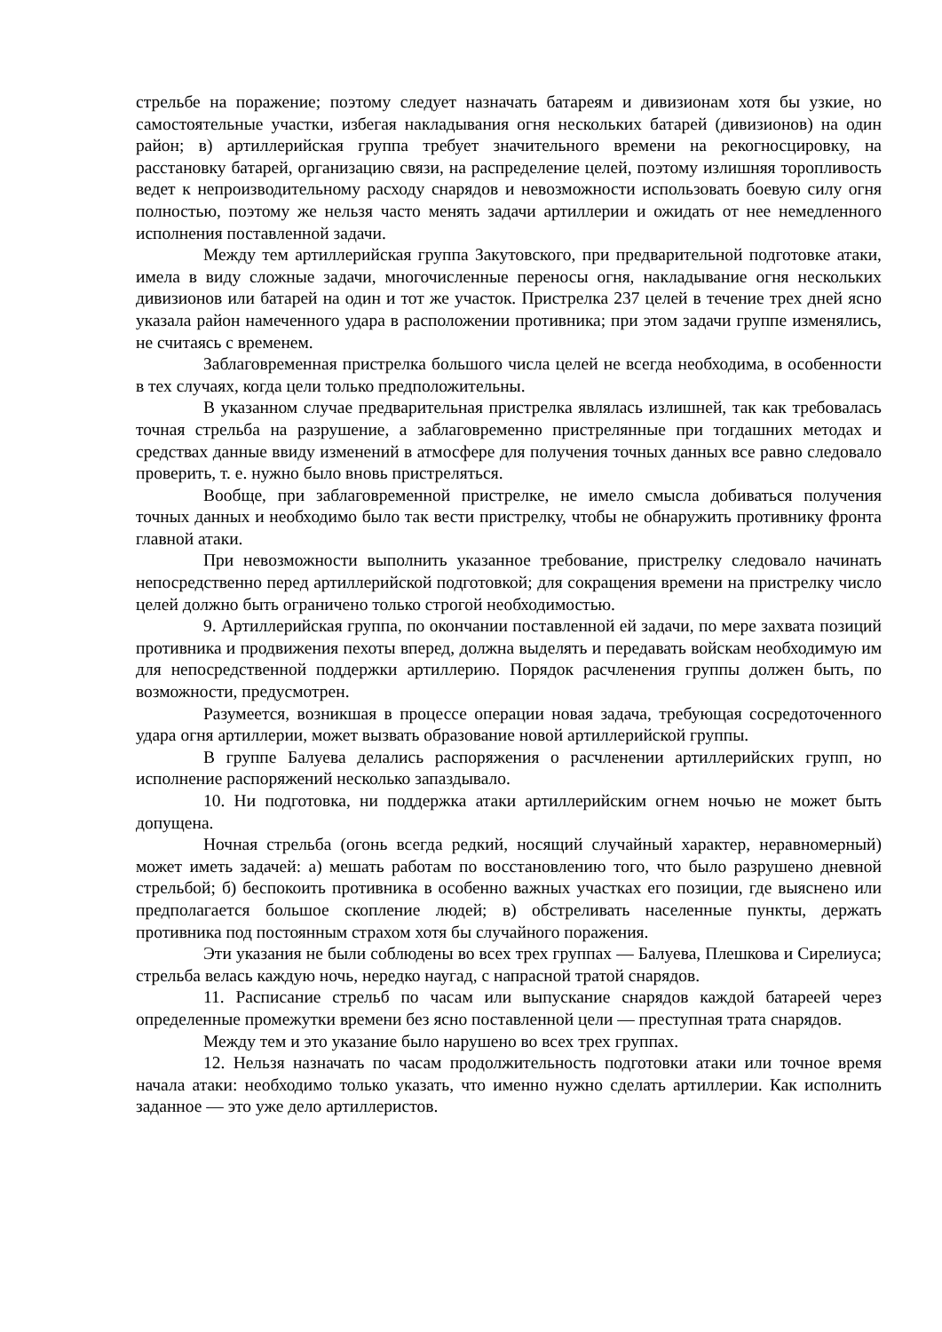стрельбе на поражение; поэтому следует назначать батареям и дивизионам хотя бы узкие, но самостоятельные участки, избегая накладывания огня нескольких батарей (дивизионов) на один район; в) артиллерийская группа требует значительного времени на рекогносцировку, на расстановку батарей, организацию связи, на распределение целей, поэтому излишняя торопливость ведет к непроизводительному расходу снарядов и невозможности использовать боевую силу огня полностью, поэтому же нельзя часто менять задачи артиллерии и ожидать от нее немедленного исполнения поставленной задачи.
Между тем артиллерийская группа Закутовского, при предварительной подготовке атаки, имела в виду сложные задачи, многочисленные переносы огня, накладывание огня нескольких дивизионов или батарей на один и тот же участок. Пристрелка 237 целей в течение трех дней ясно указала район намеченного удара в расположении противника; при этом задачи группе изменялись, не считаясь с временем.
Заблаговременная пристрелка большого числа целей не всегда необходима, в особенности в тех случаях, когда цели только предположительны.
В указанном случае предварительная пристрелка являлась излишней, так как требовалась точная стрельба на разрушение, а заблаговременно пристрелянные при тогдашних методах и средствах данные ввиду изменений в атмосфере для получения точных данных все равно следовало проверить, т. е. нужно было вновь пристреляться.
Вообще, при заблаговременной пристрелке, не имело смысла добиваться получения точных данных и необходимо было так вести пристрелку, чтобы не обнаружить противнику фронта главной атаки.
При невозможности выполнить указанное требование, пристрелку следовало начинать непосредственно перед артиллерийской подготовкой; для сокращения времени на пристрелку число целей должно быть ограничено только строгой необходимостью.
9. Артиллерийская группа, по окончании поставленной ей задачи, по мере захвата позиций противника и продвижения пехоты вперед, должна выделять и передавать войскам необходимую им для непосредственной поддержки артиллерию. Порядок расчленения группы должен быть, по возможности, предусмотрен.
Разумеется, возникшая в процессе операции новая задача, требующая сосредоточенного удара огня артиллерии, может вызвать образование новой артиллерийской группы.
В группе Балуева делались распоряжения о расчленении артиллерийских групп, но исполнение распоряжений несколько запаздывало.
10. Ни подготовка, ни поддержка атаки артиллерийским огнем ночью не может быть допущена.
Ночная стрельба (огонь всегда редкий, носящий случайный характер, неравномерный) может иметь задачей: а) мешать работам по восстановлению того, что было разрушено дневной стрельбой; б) беспокоить противника в особенно важных участках его позиции, где выяснено или предполагается большое скопление людей; в) обстреливать населенные пункты, держать противника под постоянным страхом хотя бы случайного поражения.
Эти указания не были соблюдены во всех трех группах — Балуева, Плешкова и Сирелиуса; стрельба велась каждую ночь, нередко наугад, с напрасной тратой снарядов.
11. Расписание стрельб по часам или выпускание снарядов каждой батареей через определенные промежутки времени без ясно поставленной цели — преступная трата снарядов.
Между тем и это указание было нарушено во всех трех группах.
12. Нельзя назначать по часам продолжительность подготовки атаки или точное время начала атаки: необходимо только указать, что именно нужно сделать артиллерии. Как исполнить заданное — это уже дело артиллеристов.